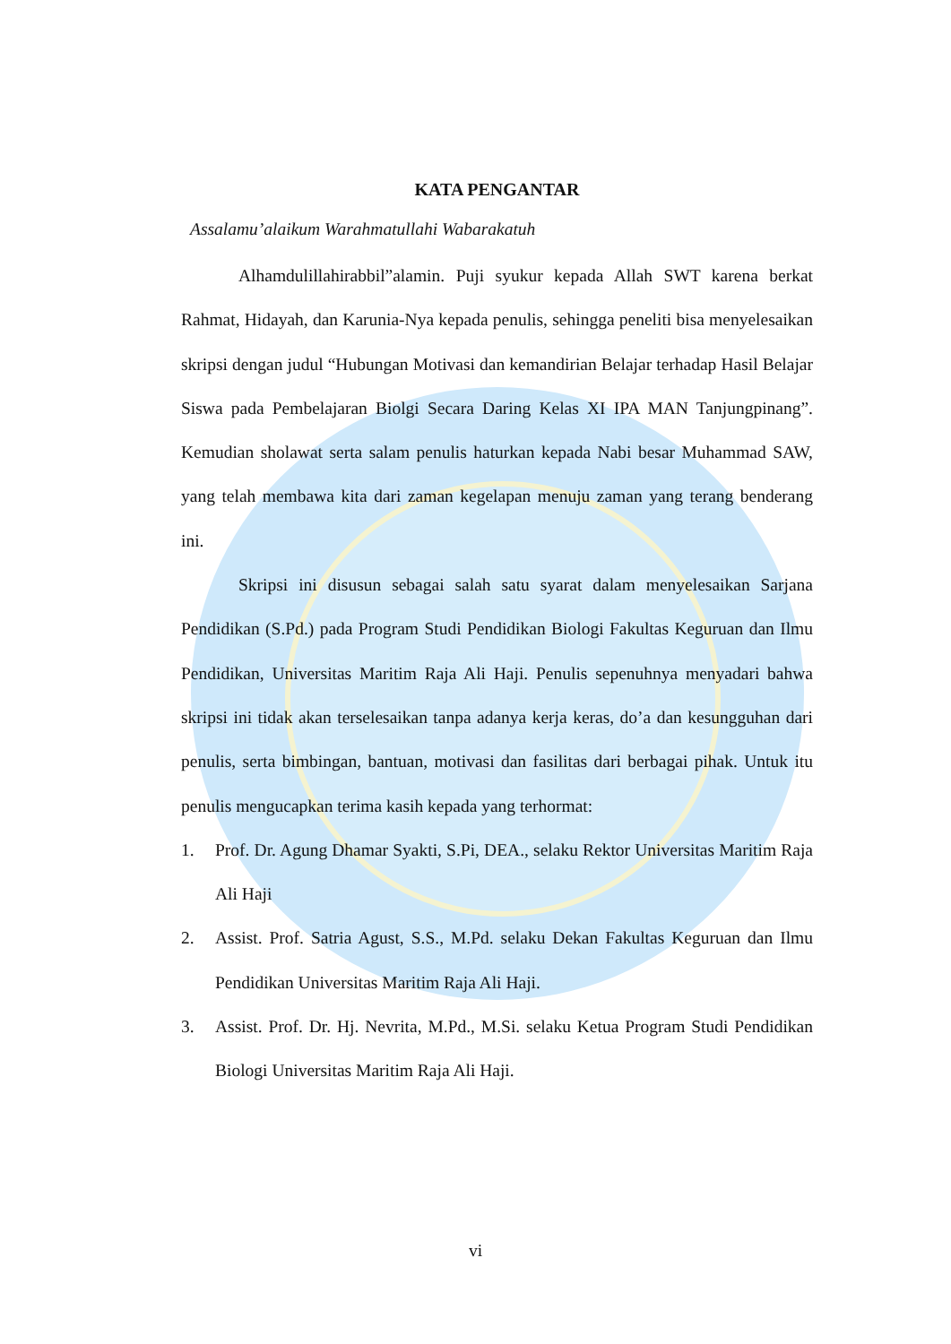KATA PENGANTAR
Assalamu’alaikum Warahmatullahi Wabarakatuh
Alhamdulillahirabbil”alamin. Puji syukur kepada Allah SWT karena berkat Rahmat, Hidayah, dan Karunia-Nya kepada penulis, sehingga peneliti bisa menyelesaikan skripsi dengan judul “Hubungan Motivasi dan kemandirian Belajar terhadap Hasil Belajar Siswa pada Pembelajaran Biolgi Secara Daring Kelas XI IPA MAN Tanjungpinang”. Kemudian sholawat serta salam penulis haturkan kepada Nabi besar Muhammad SAW, yang telah membawa kita dari zaman kegelapan menuju zaman yang terang benderang ini.
Skripsi ini disusun sebagai salah satu syarat dalam menyelesaikan Sarjana Pendidikan (S.Pd.) pada Program Studi Pendidikan Biologi Fakultas Keguruan dan Ilmu Pendidikan, Universitas Maritim Raja Ali Haji. Penulis sepenuhnya menyadari bahwa skripsi ini tidak akan terselesaikan tanpa adanya kerja keras, do’a dan kesungguhan dari penulis, serta bimbingan, bantuan, motivasi dan fasilitas dari berbagai pihak. Untuk itu penulis mengucapkan terima kasih kepada yang terhormat:
1. Prof. Dr. Agung Dhamar Syakti, S.Pi, DEA., selaku Rektor Universitas Maritim Raja Ali Haji
2. Assist. Prof. Satria Agust, S.S., M.Pd. selaku Dekan Fakultas Keguruan dan Ilmu Pendidikan Universitas Maritim Raja Ali Haji.
3. Assist. Prof. Dr. Hj. Nevrita, M.Pd., M.Si. selaku Ketua Program Studi Pendidikan Biologi Universitas Maritim Raja Ali Haji.
vi